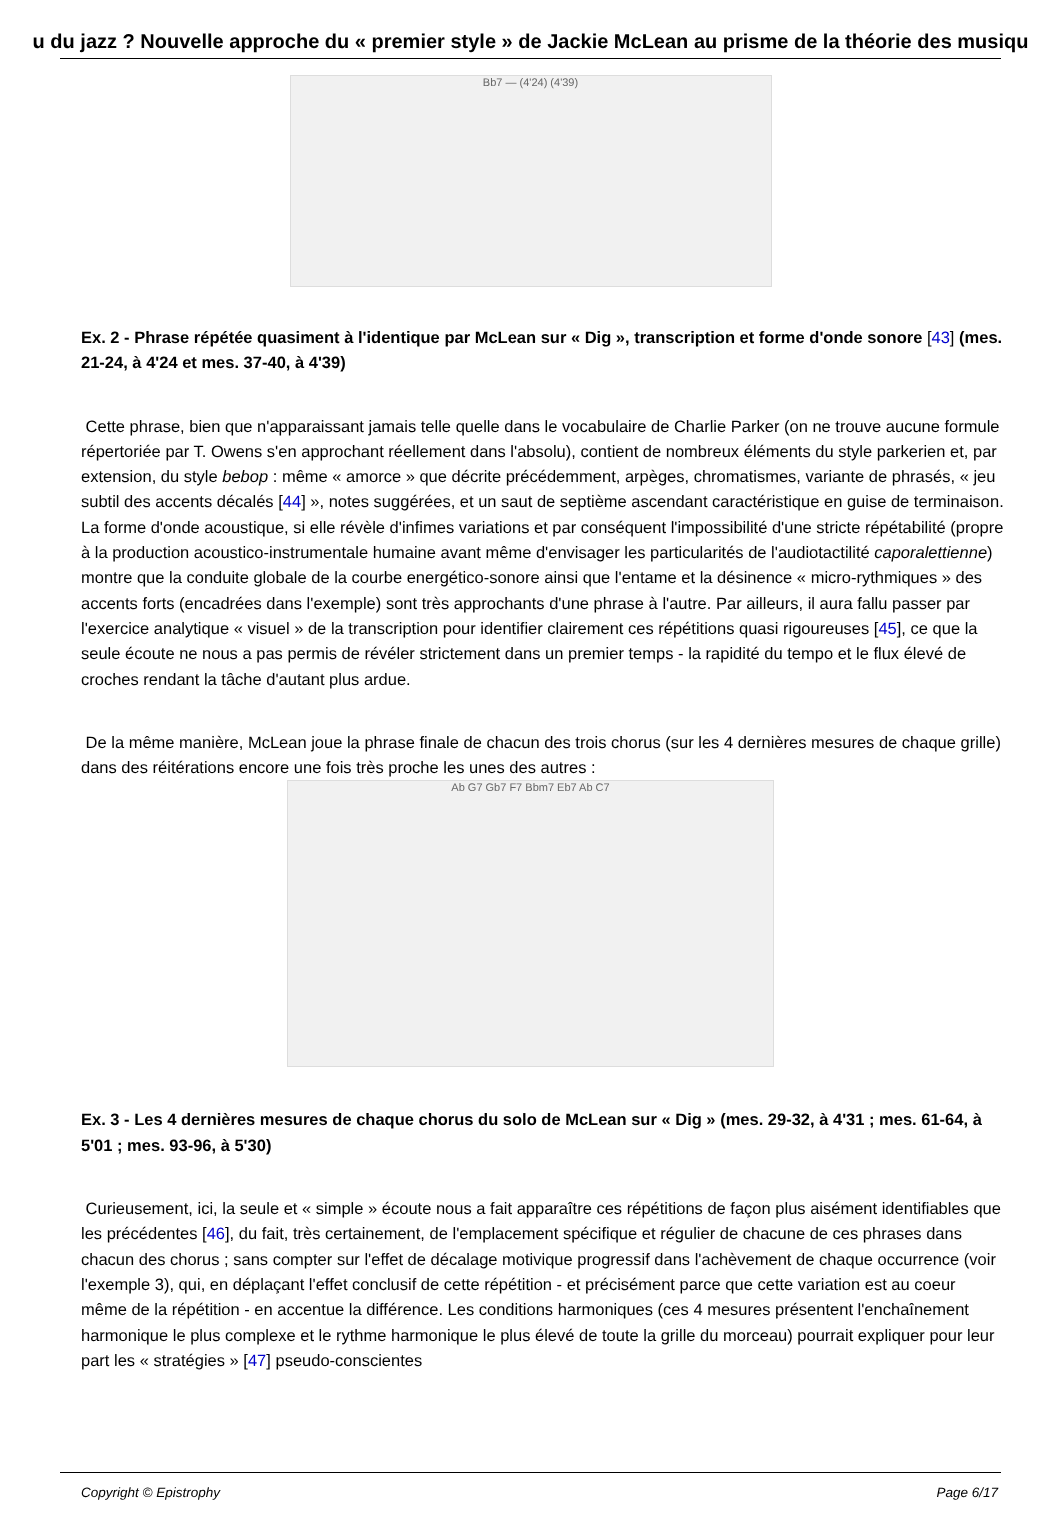u du jazz ? Nouvelle approche du « premier style » de Jackie McLean au prisme de la théorie des musiqu
Bb7 — (4'24) (4'39)
Ex. 2 - Phrase répétée quasiment à l'identique par McLean sur « Dig », transcription et forme d'onde sonore [43] (mes. 21-24, à 4'24 et mes. 37-40, à 4'39)
Cette phrase, bien que n'apparaissant jamais telle quelle dans le vocabulaire de Charlie Parker (on ne trouve aucune formule répertoriée par T. Owens s'en approchant réellement dans l'absolu), contient de nombreux éléments du style parkerien et, par extension, du style bebop : même « amorce » que décrite précédemment, arpèges, chromatismes, variante de phrasés, « jeu subtil des accents décalés [44] », notes suggérées, et un saut de septième ascendant caractéristique en guise de terminaison. La forme d'onde acoustique, si elle révèle d'infimes variations et par conséquent l'impossibilité d'une stricte répétabilité (propre à la production acoustico-instrumentale humaine avant même d'envisager les particularités de l'audiotactilité caporalettienne) montre que la conduite globale de la courbe energético-sonore ainsi que l'entame et la désinence « micro-rythmiques » des accents forts (encadrées dans l'exemple) sont très approchants d'une phrase à l'autre. Par ailleurs, il aura fallu passer par l'exercice analytique « visuel » de la transcription pour identifier clairement ces répétitions quasi rigoureuses [45], ce que la seule écoute ne nous a pas permis de révéler strictement dans un premier temps - la rapidité du tempo et le flux élevé de croches rendant la tâche d'autant plus ardue.
De la même manière, McLean joue la phrase finale de chacun des trois chorus (sur les 4 dernières mesures de chaque grille) dans des réitérations encore une fois très proche les unes des autres :
Ab G7 Gb7 F7 Bbm7 Eb7 Ab C7
Ex. 3 - Les 4 dernières mesures de chaque chorus du solo de McLean sur « Dig » (mes. 29-32, à 4'31 ; mes. 61-64, à 5'01 ; mes. 93-96, à 5'30)
Curieusement, ici, la seule et « simple » écoute nous a fait apparaître ces répétitions de façon plus aisément identifiables que les précédentes [46], du fait, très certainement, de l'emplacement spécifique et régulier de chacune de ces phrases dans chacun des chorus ; sans compter sur l'effet de décalage motivique progressif dans l'achèvement de chaque occurrence (voir l'exemple 3), qui, en déplaçant l'effet conclusif de cette répétition - et précisément parce que cette variation est au coeur même de la répétition - en accentue la différence. Les conditions harmoniques (ces 4 mesures présentent l'enchaînement harmonique le plus complexe et le rythme harmonique le plus élevé de toute la grille du morceau) pourrait expliquer pour leur part les « stratégies » [47] pseudo-conscientes
Copyright © Epistrophy Page 6/17